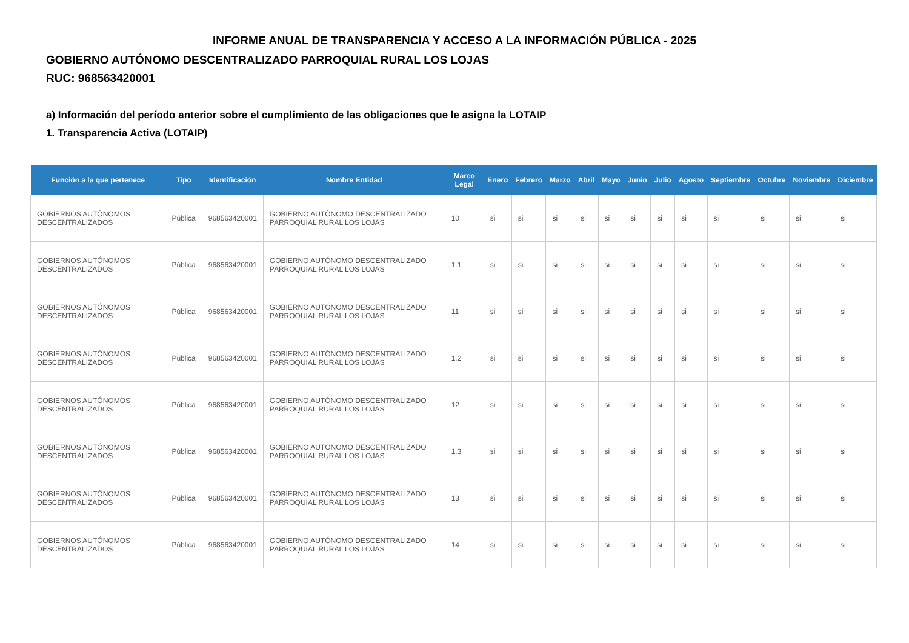INFORME ANUAL DE TRANSPARENCIA Y ACCESO A LA INFORMACIÓN PÚBLICA - 2025
GOBIERNO AUTÓNOMO DESCENTRALIZADO PARROQUIAL RURAL LOS LOJAS
RUC: 968563420001
a) Información del período anterior sobre el cumplimiento de las obligaciones que le asigna la LOTAIP
1. Transparencia Activa (LOTAIP)
| Función a la que pertenece | Tipo | Identificación | Nombre Entidad | Marco Legal | Enero | Febrero | Marzo | Abril | Mayo | Junio | Julio | Agosto | Septiembre | Octubre | Noviembre | Diciembre |
| --- | --- | --- | --- | --- | --- | --- | --- | --- | --- | --- | --- | --- | --- | --- | --- | --- |
| GOBIERNOS AUTÓNOMOS DESCENTRALIZADOS | Pública | 968563420001 | GOBIERNO AUTÓNOMO DESCENTRALIZADO PARROQUIAL RURAL LOS LOJAS | 10 | si | si | si | si | si | si | si | si | si | si | si | si |
| GOBIERNOS AUTÓNOMOS DESCENTRALIZADOS | Pública | 968563420001 | GOBIERNO AUTÓNOMO DESCENTRALIZADO PARROQUIAL RURAL LOS LOJAS | 1.1 | si | si | si | si | si | si | si | si | si | si | si | si |
| GOBIERNOS AUTÓNOMOS DESCENTRALIZADOS | Pública | 968563420001 | GOBIERNO AUTÓNOMO DESCENTRALIZADO PARROQUIAL RURAL LOS LOJAS | 11 | si | si | si | si | si | si | si | si | si | si | si | si |
| GOBIERNOS AUTÓNOMOS DESCENTRALIZADOS | Pública | 968563420001 | GOBIERNO AUTÓNOMO DESCENTRALIZADO PARROQUIAL RURAL LOS LOJAS | 1.2 | si | si | si | si | si | si | si | si | si | si | si | si |
| GOBIERNOS AUTÓNOMOS DESCENTRALIZADOS | Pública | 968563420001 | GOBIERNO AUTÓNOMO DESCENTRALIZADO PARROQUIAL RURAL LOS LOJAS | 12 | si | si | si | si | si | si | si | si | si | si | si | si |
| GOBIERNOS AUTÓNOMOS DESCENTRALIZADOS | Pública | 968563420001 | GOBIERNO AUTÓNOMO DESCENTRALIZADO PARROQUIAL RURAL LOS LOJAS | 1.3 | si | si | si | si | si | si | si | si | si | si | si | si |
| GOBIERNOS AUTÓNOMOS DESCENTRALIZADOS | Pública | 968563420001 | GOBIERNO AUTÓNOMO DESCENTRALIZADO PARROQUIAL RURAL LOS LOJAS | 13 | si | si | si | si | si | si | si | si | si | si | si | si |
| GOBIERNOS AUTÓNOMOS DESCENTRALIZADOS | Pública | 968563420001 | GOBIERNO AUTÓNOMO DESCENTRALIZADO PARROQUIAL RURAL LOS LOJAS | 14 | si | si | si | si | si | si | si | si | si | si | si | si |